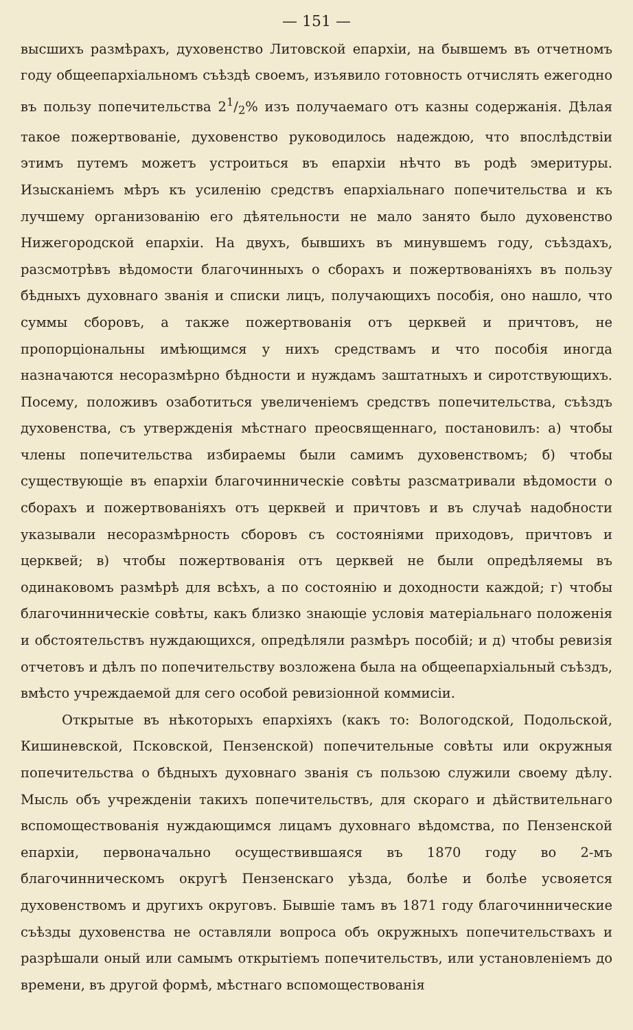— 151 —
высшихъ размѣрахъ, духовенство Литовской епархіи, на бывшемъ въ отчетномъ году общеепархіальномъ съѣздѣ своемъ, изъявило готовность отчислять ежегодно въ пользу попечительства 21/2% изъ получаемаго отъ казны содержанія. Дѣлая такое пожертвованіе, духовенство руководилось надеждою, что впослѣдствіи этимъ путемъ можетъ устроиться въ епархіи нѣчто въ родѣ эмеритуры. Изысканіемъ мѣръ къ усиленію средствъ епархіальнаго попечительства и къ лучшему организованію его дѣятельности не мало занято было духовенство Нижегородской епархіи. На двухъ, бывшихъ въ минувшемъ году, съѣздахъ, разсмотрѣвъ вѣдомости благочинныхъ о сборахъ и пожертвованіяхъ въ пользу бѣдныхъ духовнаго званія и списки лицъ, получающихъ пособія, оно нашло, что суммы сборовъ, а также пожертвованія отъ церквей и причтовъ, не пропорціональны имѣющимся у нихъ средствамъ и что пособія иногда назначаются несоразмѣрно бѣдности и нуждамъ заштатныхъ и сиротствующихъ. Посему, положивъ озаботиться увеличеніемъ средствъ попечительства, съѣздъ духовенства, съ утвержденія мѣстнаго преосвященнаго, постановилъ: а) чтобы члены попечительства избираемы были самимъ духовенствомъ; б) чтобы существующіе въ епархіи благочинническіе совѣты разсматривали вѣдомости о сборахъ и пожертвованіяхъ отъ церквей и причтовъ и въ случаѣ надобности указывали несоразмѣрность сборовъ съ состояніями приходовъ, причтовъ и церквей; в) чтобы пожертвованія отъ церквей не были опредѣляемы въ одинаковомъ размѣрѣ для всѣхъ, а по состоянію и доходности каждой; г) чтобы благочинническіе совѣты, какъ близко знающіе условія матеріальнаго положенія и обстоятельствъ нуждающихся, опредѣляли размѣръ пособій; и д) чтобы ревизія отчетовъ и дѣлъ по попечительству возложена была на общеепархіальный съѣздъ, вмѣсто учреждаемой для сего особой ревизіонной коммисіи.
Открытые въ нѣкоторыхъ епархіяхъ (какъ то: Вологодской, Подольской, Кишиневской, Псковской, Пензенской) попечительные совѣты или окружныя попечительства о бѣдныхъ духовнаго званія съ пользою служили своему дѣлу. Мысль объ учрежденіи такихъ попечительствъ, для скораго и дѣйствительнаго вспомоществованія нуждающимся лицамъ духовнаго вѣдомства, по Пензенской епархіи, первоначально осуществившаяся въ 1870 году во 2-мъ благочинническомъ округѣ Пензенскаго уѣзда, болѣе и болѣе усвояется духовенствомъ и другихъ округовъ. Бывшіе тамъ въ 1871 году благочиннические съѣзды духовенства не оставляли вопроса объ окружныхъ попечительствахъ и разрѣшали оный или самымъ открытіемъ попечительствъ, или установленіемъ до времени, въ другой формѣ, мѣстнаго вспомоществованія